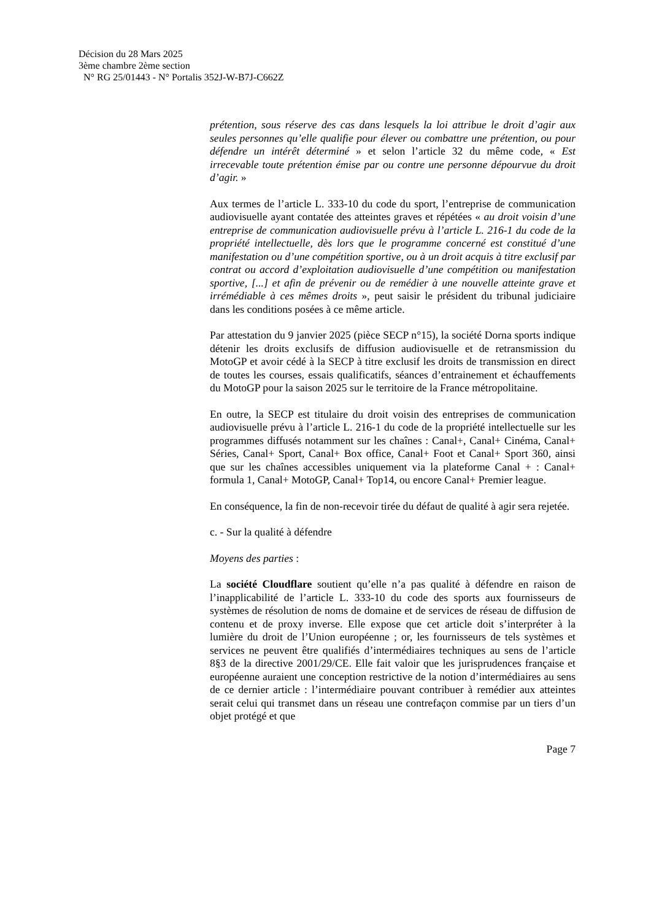Décision du 28 Mars 2025
3ème chambre 2ème section
N° RG 25/01443 - N° Portalis 352J-W-B7J-C662Z
prétention, sous réserve des cas dans lesquels la loi attribue le droit d’agir aux seules personnes qu’elle qualifie pour élever ou combattre une prétention, ou pour défendre un intérêt déterminé » et selon l’article 32 du même code, « Est irrecevable toute prétention émise par ou contre une personne dépourvue du droit d’agir. »
Aux termes de l’article L. 333-10 du code du sport, l’entreprise de communication audiovisuelle ayant contatée des atteintes graves et répétées « au droit voisin d’une entreprise de communication audiovisuelle prévu à l’article L. 216-1 du code de la propriété intellectuelle, dès lors que le programme concerné est constitué d’une manifestation ou d’une compétition sportive, ou à un droit acquis à titre exclusif par contrat ou accord d’exploitation audiovisuelle d’une compétition ou manifestation sportive, [...] et afin de prévenir ou de remédier à une nouvelle atteinte grave et irrémédiable à ces mêmes droits », peut saisir le président du tribunal judiciaire dans les conditions posées à ce même article.
Par attestation du 9 janvier 2025 (pièce SECP n°15), la société Dorna sports indique détenir les droits exclusifs de diffusion audiovisuelle et de retransmission du MotoGP et avoir cédé à la SECP à titre exclusif les droits de transmission en direct de toutes les courses, essais qualificatifs, séances d’entrainement et échauffements du MotoGP pour la saison 2025 sur le territoire de la France métropolitaine.
En outre, la SECP est titulaire du droit voisin des entreprises de communication audiovisuelle prévu à l’article L. 216-1 du code de la propriété intellectuelle sur les programmes diffusés notamment sur les chaînes : Canal+, Canal+ Cinéma, Canal+ Séries, Canal+ Sport, Canal+ Box office, Canal+ Foot et Canal+ Sport 360, ainsi que sur les chaînes accessibles uniquement via la plateforme Canal + : Canal+ formula 1, Canal+ MotoGP, Canal+ Top14, ou encore Canal+ Premier league.
En conséquence, la fin de non-recevoir tirée du défaut de qualité à agir sera rejetée.
c. - Sur la qualité à défendre
Moyens des parties :
La société Cloudflare soutient qu’elle n’a pas qualité à défendre en raison de l’inapplicabilité de l’article L. 333-10 du code des sports aux fournisseurs de systèmes de résolution de noms de domaine et de services de réseau de diffusion de contenu et de proxy inverse. Elle expose que cet article doit s’interpréter à la lumière du droit de l’Union européenne ; or, les fournisseurs de tels systèmes et services ne peuvent être qualifiés d’intermédiaires techniques au sens de l’article 8§3 de la directive 2001/29/CE. Elle fait valoir que les jurisprudences française et européenne auraient une conception restrictive de la notion d’intermédiaires au sens de ce dernier article : l’intermédiaire pouvant contribuer à remédier aux atteintes serait celui qui transmet dans un réseau une contrefaçon commise par un tiers d’un objet protégé et que
Page 7